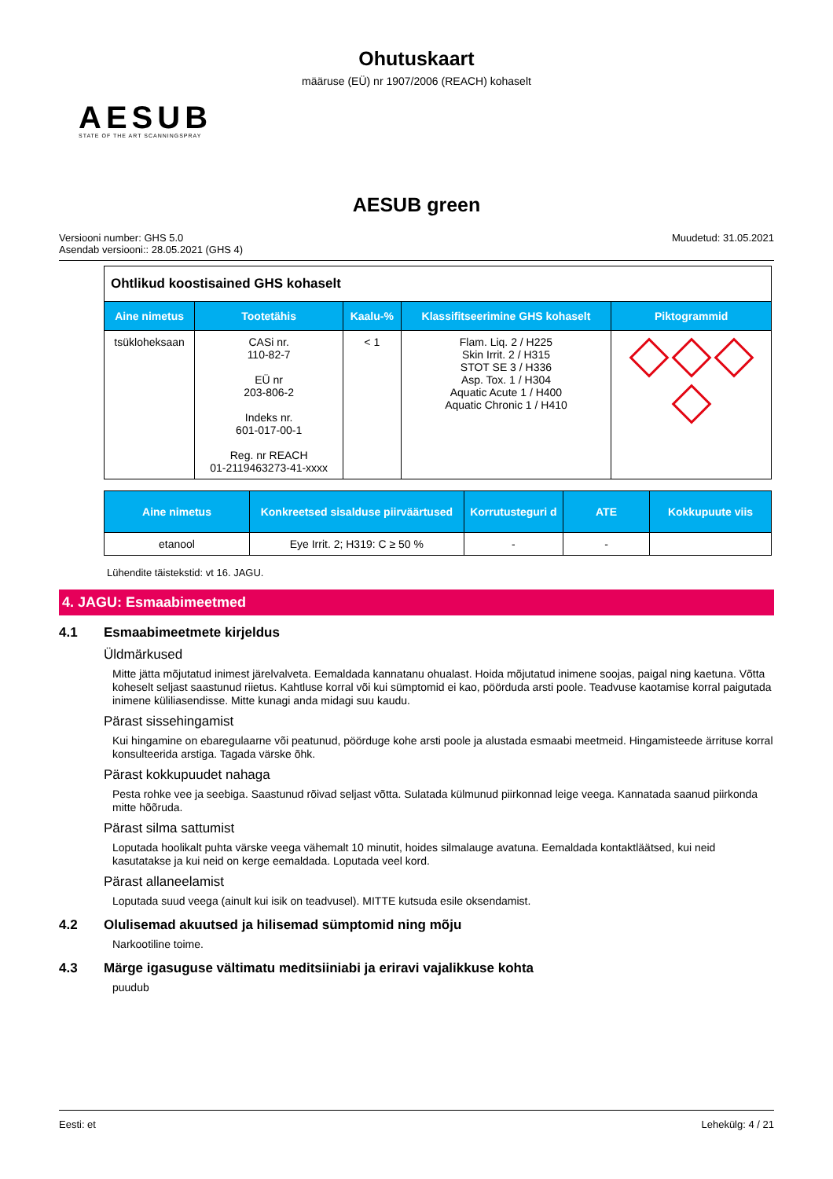Ohutuskaart
määruse (EÜ) nr 1907/2006 (REACH) kohaselt
AESUB
STATE OF THE ART SCANNINGSPRAY
AESUB green
Versiooni number: GHS 5.0
Asendab versiooni:: 28.05.2021 (GHS 4)
Muudetud: 31.05.2021
| Ohtlikud koostisained GHS kohaselt | | | | |
| Aine nimetus | Tootetähis | Kaalu-% | Klassifitseerimine GHS kohaselt | Piktogrammid |
| tsükloheksaan | CASi nr. 110-82-7 EÜ nr 203-806-2 Indeks nr. 601-017-00-1 Reg. nr REACH 01-2119463273-41-xxxx | < 1 | Flam. Liq. 2 / H225 Skin Irrit. 2 / H315 STOT SE 3 / H336 Asp. Tox. 1 / H304 Aquatic Acute 1 / H400 Aquatic Chronic 1 / H410 | |
| Aine nimetus | Konkreetsed sisalduse piirväärtused | Korrutusteguri d | ATE | Kokkupuute viis |
| --- | --- | --- | --- | --- |
| etanool | Eye Irrit. 2; H319: C ≥ 50 % | - | - | |
Lühendite täistekstid: vt 16. JAGU.
4. JAGU: Esmaabimeetmed
4.1 Esmaabimeetmete kirjeldus
Üldmärkused
Mitte jätta mõjutatud inimest järelvalveta. Eemaldada kannatanu ohualast. Hoida mõjutatud inimene soojas, paigal ning kaetuna. Võtta koheselt seljast saastunud riietus. Kahtluse korral või kui sümptomid ei kao, pöörduda arsti poole. Teadvuse kaotamise korral paigutada inimene küliliasendisse. Mitte kunagi anda midagi suu kaudu.
Pärast sissehingamist
Kui hingamine on ebaregulaarne või peatunud, pöörduge kohe arsti poole ja alustada esmaabi meetmeid. Hingamisteede ärrituse korral konsulteerida arstiga. Tagada värske õhk.
Pärast kokkupuudet nahaga
Pesta rohke vee ja seebiga. Saastunud rõivad seljast võtta. Sulatada külmunud piirkonnad leige veega. Kannatada saanud piirkonda mitte hõõruda.
Pärast silma sattumist
Loputada hoolikalt puhta värske veega vähemalt 10 minutit, hoides silmalauge avatuna. Eemaldada kontaktläätsed, kui neid kasutatakse ja kui neid on kerge eemaldada. Loputada veel kord.
Pärast allaneelamist
Loputada suud veega (ainult kui isik on teadvusel). MITTE kutsuda esile oksendamist.
4.2 Olulisemad akuutsed ja hilisemad sümptomid ning mõju
Narkootiline toime.
4.3 Märge igasuguse vältimatu meditsiiniabi ja eriravi vajalikkuse kohta
puudub
Eesti: et Lehekülg: 4 / 21